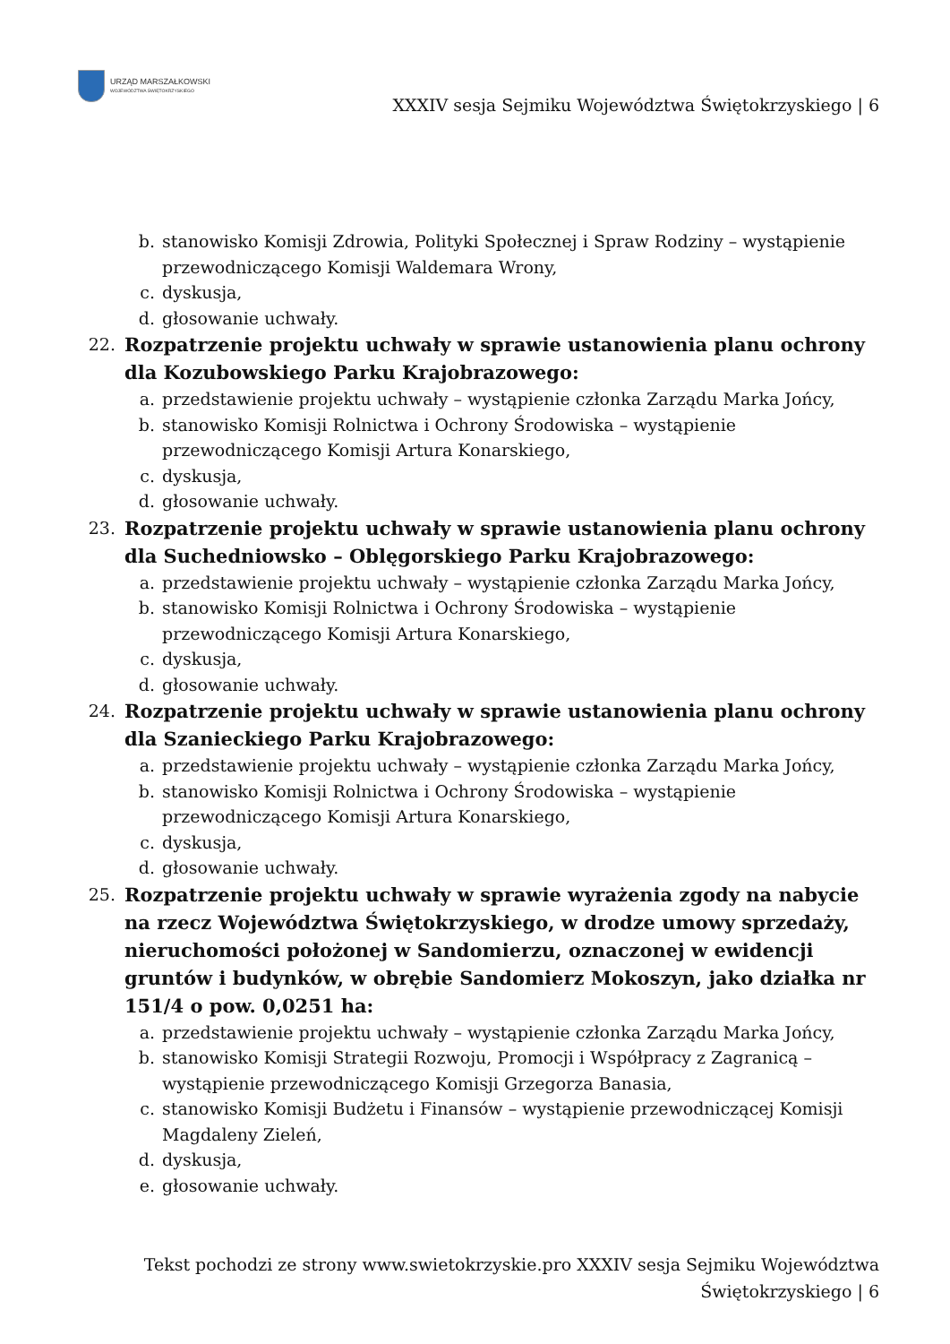URZĄD MARSZAŁKOWSKI
WOJEWÓDZTWA ŚWIĘTOKRZYSKIEGO
XXXIV sesja Sejmiku Województwa Świętokrzyskiego | 6
b. stanowisko Komisji Zdrowia, Polityki Społecznej i Spraw Rodziny – wystąpienie przewodniczącego Komisji Waldemara Wrony,
c. dyskusja,
d. głosowanie uchwały.
22. Rozpatrzenie projektu uchwały w sprawie ustanowienia planu ochrony dla Kozubowskiego Parku Krajobrazowego:
a. przedstawienie projektu uchwały – wystąpienie członka Zarządu Marka Jońcy,
b. stanowisko Komisji Rolnictwa i Ochrony Środowiska – wystąpienie
przewodniczącego Komisji Artura Konarskiego,
c. dyskusja,
d. głosowanie uchwały.
23. Rozpatrzenie projektu uchwały w sprawie ustanowienia planu ochrony dla Suchedniowsko – Oblęgorskiego Parku Krajobrazowego:
a. przedstawienie projektu uchwały – wystąpienie członka Zarządu Marka Jońcy,
b. stanowisko Komisji Rolnictwa i Ochrony Środowiska – wystąpienie
przewodniczącego Komisji Artura Konarskiego,
c. dyskusja,
d. głosowanie uchwały.
24. Rozpatrzenie projektu uchwały w sprawie ustanowienia planu ochrony dla Szanieckiego Parku Krajobrazowego:
a. przedstawienie projektu uchwały – wystąpienie członka Zarządu Marka Jońcy,
b. stanowisko Komisji Rolnictwa i Ochrony Środowiska – wystąpienie
przewodniczącego Komisji Artura Konarskiego,
c. dyskusja,
d. głosowanie uchwały.
25. Rozpatrzenie projektu uchwały w sprawie wyrażenia zgody na nabycie na rzecz Województwa Świętokrzyskiego, w drodze umowy sprzedaży, nieruchomości położonej w Sandomierzu, oznaczonej w ewidencji gruntów i budynków, w obrębie Sandomierz Mokoszyn, jako działka nr 151/4 o pow. 0,0251 ha:
a. przedstawienie projektu uchwały – wystąpienie członka Zarządu Marka Jońcy,
b. stanowisko Komisji Strategii Rozwoju, Promocji i Współpracy z Zagranicą – wystąpienie przewodniczącego Komisji Grzegorza Banasia,
c. stanowisko Komisji Budżetu i Finansów – wystąpienie przewodniczącej Komisji Magdaleny Zieleń,
d. dyskusja,
e. głosowanie uchwały.
Tekst pochodzi ze strony www.swietokrzyskie.pro XXXIV sesja Sejmiku Województwa Świętokrzyskiego | 6